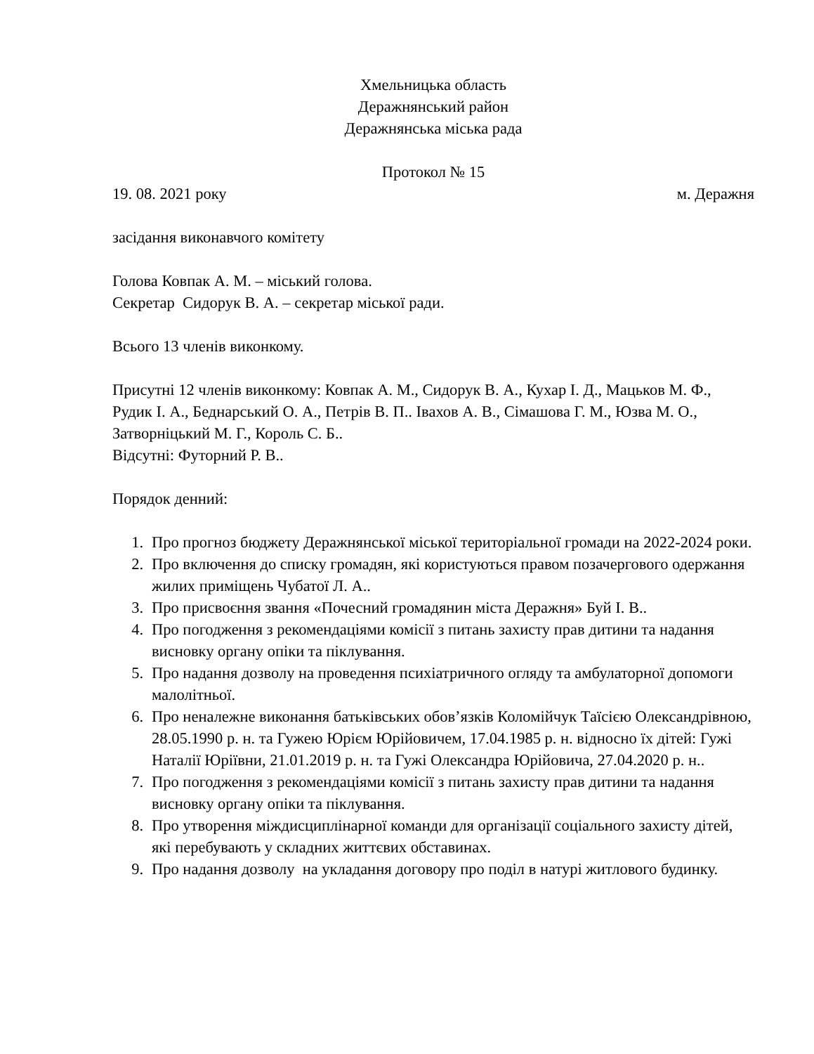Хмельницька область
Деражнянський район
Деражнянська міська рада
Протокол № 15
19. 08. 2021 року м. Деражня
засідання виконавчого комітету
Голова Ковпак А. М. – міський голова.
Секретар Сидорук В. А. – секретар міської ради.
Всього 13 членів виконкому.
Присутні 12 членів виконкому: Ковпак А. М., Сидорук В. А., Кухар І. Д., Мацьков М. Ф., Рудик І. А., Беднарський О. А., Петрів В. П.. Івахов А. В., Сімашова Г. М., Юзва М. О., Затворніцький М. Г., Король С. Б..
Відсутні: Футорний Р. В..
Порядок денний:
1. Про прогноз бюджету Деражнянської міської територіальної громади на 2022-2024 роки.
2. Про включення до списку громадян, які користуються правом позачергового одержання жилих приміщень Чубатої Л. А..
3. Про присвоєння звання «Почесний громадянин міста Деражня» Буй І. В..
4. Про погодження з рекомендаціями комісії з питань захисту прав дитини та надання висновку органу опіки та піклування.
5. Про надання дозволу на проведення психіатричного огляду та амбулаторної допомоги малолітньої.
6. Про неналежне виконання батьківських обов’язків Коломійчук Таїсією Олександрівною, 28.05.1990 р. н. та Гужею Юрієм Юрійовичем, 17.04.1985 р. н. відносно їх дітей: Гужі Наталії Юріївни, 21.01.2019 р. н. та Гужі Олександра Юрійовича, 27.04.2020 р. н..
7. Про погодження з рекомендаціями комісії з питань захисту прав дитини та надання висновку органу опіки та піклування.
8. Про утворення міждисциплінарної команди для організації соціального захисту дітей, які перебувають у складних життєвих обставинах.
9. Про надання дозволу на укладання договору про поділ в натурі житлового будинку.